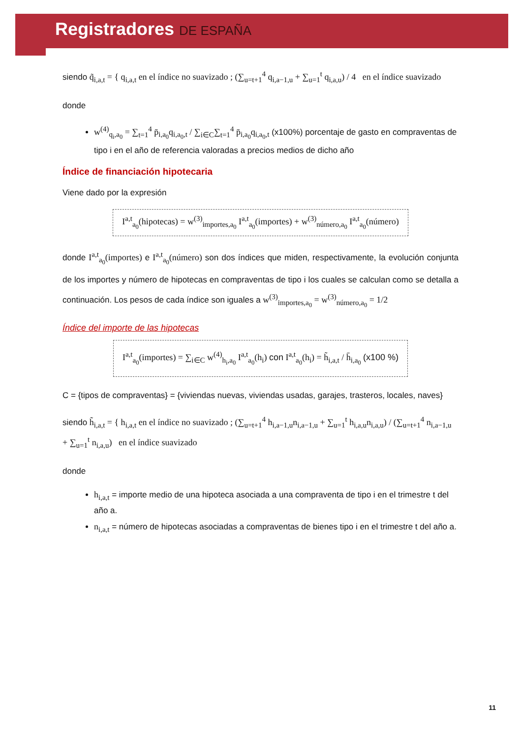Registradores DE ESPAÑA
siendo q̃<sub>i,a,t</sub> = { q<sub>i,a,t</sub> en el índice no suavizado ; (∑<sub>u=t+1</sub><sup>4</sup> q<sub>i,a−1,u</sub> + ∑<sub>u=1</sub><sup>t</sup> q<sub>i,a,u</sub>) / 4 en el índice suavizado
donde
w<sup>(4)</sup><sub>q<sub>i</sub>,a<sub>0</sub></sub> = ∑<sub>t=1</sub><sup>4</sup> p̄<sub>i,a<sub>0</sub></sub>q<sub>i,a<sub>0</sub>,t</sub> / ∑<sub>i∈C</sub>∑<sub>t=1</sub><sup>4</sup> p̄<sub>i,a<sub>0</sub></sub>q<sub>i,a<sub>0</sub>,t</sub> (x100%) porcentaje de gasto en compraventas de tipo i en el año de referencia valoradas a precios medios de dicho año
Índice de financiación hipotecaria
Viene dado por la expresión
I<sup>a,t</sup><sub>a<sub>0</sub></sub>(hipotecas) = w<sup>(3)</sup><sub>importes,a<sub>0</sub></sub> I<sup>a,t</sup><sub>a<sub>0</sub></sub>(importes) + w<sup>(3)</sup><sub>número,a<sub>0</sub></sub> I<sup>a,t</sup><sub>a<sub>0</sub></sub>(número)
donde I<sup>a,t</sup><sub>a<sub>0</sub></sub>(importes) e I<sup>a,t</sup><sub>a<sub>0</sub></sub>(número) son dos índices que miden, respectivamente, la evolución conjunta de los importes y número de hipotecas en compraventas de tipo i los cuales se calculan como se detalla a continuación. Los pesos de cada índice son iguales a w<sup>(3)</sup><sub>importes,a<sub>0</sub></sub> = w<sup>(3)</sup><sub>número,a<sub>0</sub></sub> = 1/2
Índice del importe de las hipotecas
I<sup>a,t</sup><sub>a<sub>0</sub></sub>(importes) = ∑<sub>i∈C</sub> w<sup>(4)</sup><sub>h<sub>i</sub>,a<sub>0</sub></sub> I<sup>a,t</sup><sub>a<sub>0</sub></sub>(h<sub>i</sub>) con I<sup>a,t</sup><sub>a<sub>0</sub></sub>(h<sub>i</sub>) = h̃<sub>i,a,t</sub> / h̄<sub>i,a<sub>0</sub></sub> (x100 %)
C = {tipos de compraventas} = {viviendas nuevas, viviendas usadas, garajes, trasteros, locales, naves}
siendo h̃<sub>i,a,t</sub> = { h<sub>i,a,t</sub> en el índice no suavizado ; (∑<sub>u=t+1</sub><sup>4</sup> h<sub>i,a−1,u</sub>n<sub>i,a−1,u</sub> + ∑<sub>u=1</sub><sup>t</sup> h<sub>i,a,u</sub>n<sub>i,a,u</sub>) / (∑<sub>u=t+1</sub><sup>4</sup> n<sub>i,a−1,u</sub> + ∑<sub>u=1</sub><sup>t</sup> n<sub>i,a,u</sub>) en el índice suavizado
donde
h<sub>i,a,t</sub> = importe medio de una hipoteca asociada a una compraventa de tipo i en el trimestre t del año a.
n<sub>i,a,t</sub> = número de hipotecas asociadas a compraventas de bienes tipo i en el trimestre t del año a.
11